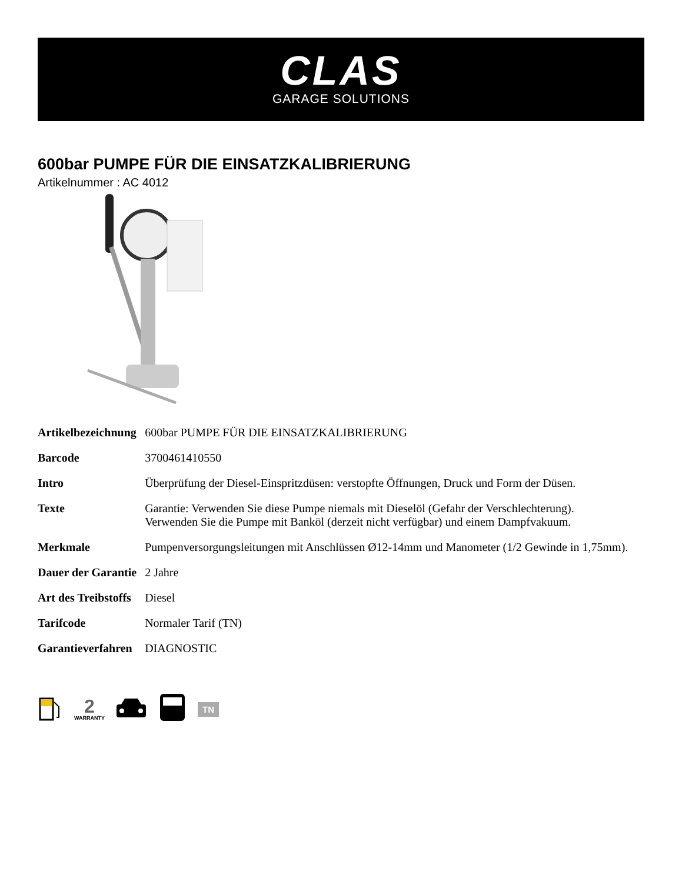CLAS
GARAGE SOLUTIONS
600bar PUMPE FÜR DIE EINSATZKALIBRIERUNG
Artikelnummer : AC 4012
| Artikelbezeichnung | 600bar PUMPE FÜR DIE EINSATZKALIBRIERUNG |
| Barcode | 3700461410550 |
| Intro | Überprüfung der Diesel-Einspritzdüsen: verstopfte Öffnungen, Druck und Form der Düsen. |
| Texte | Garantie: Verwenden Sie diese Pumpe niemals mit Dieselöl (Gefahr der Verschlechterung). Verwenden Sie die Pumpe mit Banköl (derzeit nicht verfügbar) und einem Dampfvakuum. |
| Merkmale | Pumpenversorgungsleitungen mit Anschlüssen Ø12-14mm und Manometer (1/2 Gewinde in 1,75mm). |
| Dauer der Garantie | 2 Jahre |
| Art des Treibstoffs | Diesel |
| Tarifcode | Normaler Tarif (TN) |
| Garantieverfahren | DIAGNOSTIC |
2
WARRANTY
TN